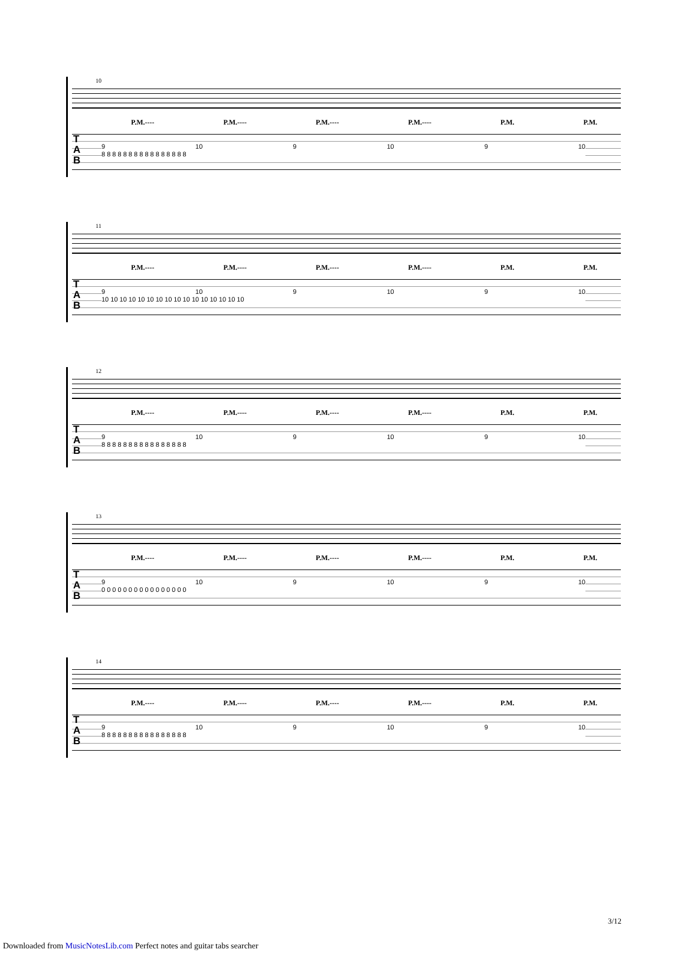10
P.M.---- P.M.---- P.M.---- P.M.---- P.M. P.M.
T
A
B
9 10 9 10 9 10
8 8 8 8 8 8 8 8 8 8 8 8 8 8 8 8
11
P.M.---- P.M.---- P.M.---- P.M.---- P.M. P.M.
T
A
B
9 10 9 10 9 10
10 10 10 10 10 10 10 10 10 10 10 10 10 10 10 10
12
P.M.---- P.M.---- P.M.---- P.M.---- P.M. P.M.
T
A
B
9 10 9 10 9 10
8 8 8 8 8 8 8 8 8 8 8 8 8 8 8 8
13
P.M.---- P.M.---- P.M.---- P.M.---- P.M. P.M.
T
A
B
9 10 9 10 9 10
0 0 0 0 0 0 0 0 0 0 0 0 0 0 0 0
14
P.M.---- P.M.---- P.M.---- P.M.---- P.M. P.M.
T
A
B
9 10 9 10 9 10
8 8 8 8 8 8 8 8 8 8 8 8 8 8 8 8
3/12
Downloaded from MusicNotesLib.com Perfect notes and guitar tabs searcher